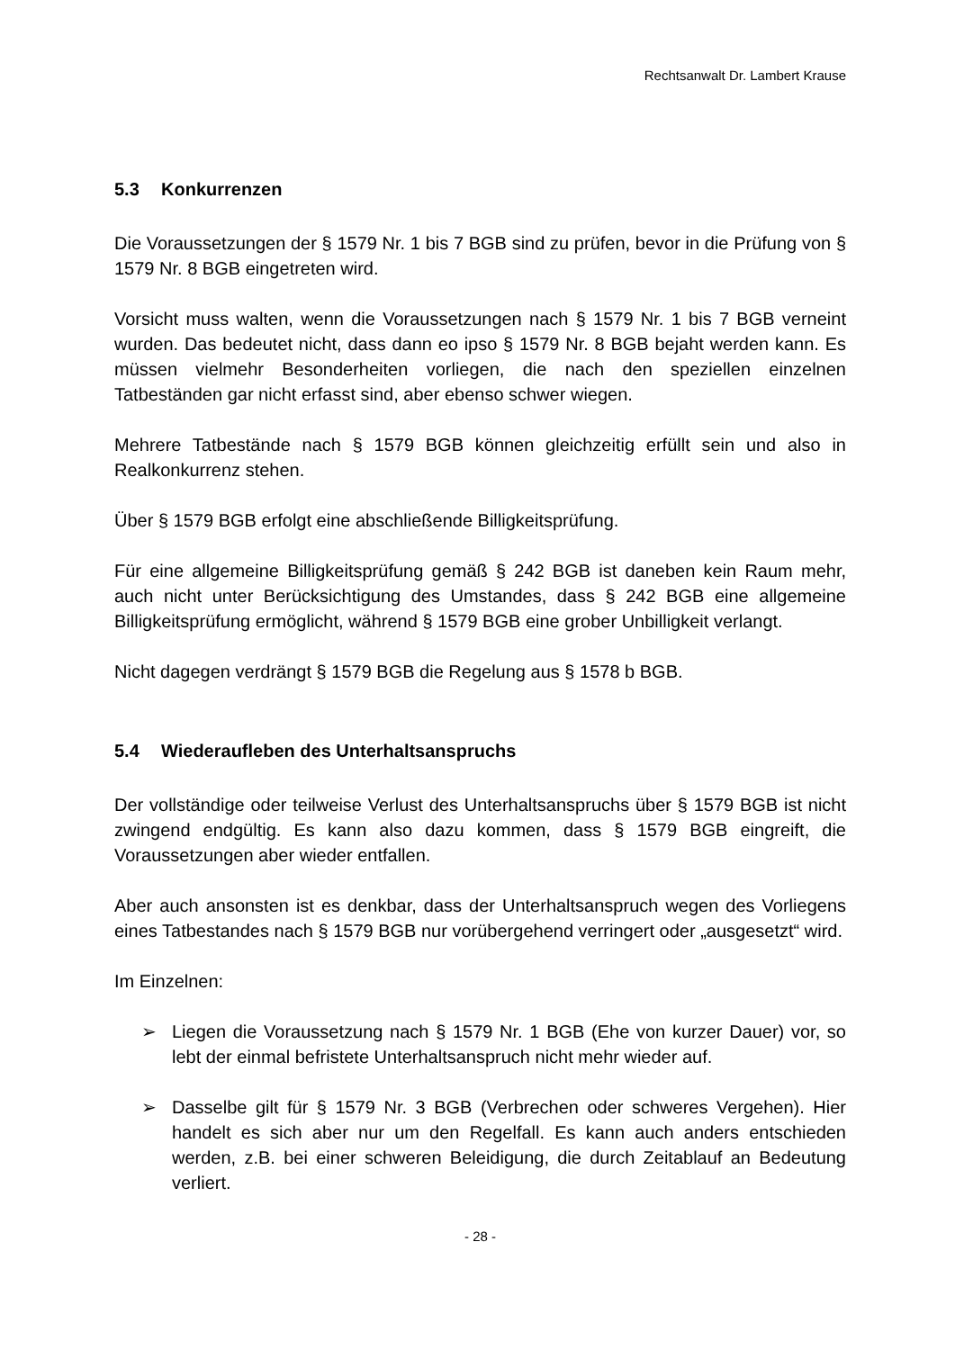Rechtsanwalt Dr. Lambert Krause
5.3 Konkurrenzen
Die Voraussetzungen der § 1579 Nr. 1 bis 7 BGB sind zu prüfen, bevor in die Prüfung von § 1579 Nr. 8 BGB eingetreten wird.
Vorsicht muss walten, wenn die Voraussetzungen nach § 1579 Nr. 1 bis 7 BGB verneint wurden. Das bedeutet nicht, dass dann eo ipso § 1579 Nr. 8 BGB bejaht werden kann. Es müssen vielmehr Besonderheiten vorliegen, die nach den speziellen einzelnen Tatbeständen gar nicht erfasst sind, aber ebenso schwer wiegen.
Mehrere Tatbestände nach § 1579 BGB können gleichzeitig erfüllt sein und also in Realkonkurrenz stehen.
Über § 1579 BGB erfolgt eine abschließende Billigkeitsprüfung.
Für eine allgemeine Billigkeitsprüfung gemäß § 242 BGB ist daneben kein Raum mehr, auch nicht unter Berücksichtigung des Umstandes, dass § 242 BGB eine allgemeine Billigkeitsprüfung ermöglicht, während § 1579 BGB eine grober Unbilligkeit verlangt.
Nicht dagegen verdrängt § 1579 BGB die Regelung aus § 1578 b BGB.
5.4 Wiederaufleben des Unterhaltsanspruchs
Der vollständige oder teilweise Verlust des Unterhaltsanspruchs über § 1579 BGB ist nicht zwingend endgültig. Es kann also dazu kommen, dass § 1579 BGB eingreift, die Voraussetzungen aber wieder entfallen.
Aber auch ansonsten ist es denkbar, dass der Unterhaltsanspruch wegen des Vorliegens eines Tatbestandes nach § 1579 BGB nur vorübergehend verringert oder „ausgesetzt“ wird.
Im Einzelnen:
➢ Liegen die Voraussetzung nach § 1579 Nr. 1 BGB (Ehe von kurzer Dauer) vor, so lebt der einmal befristete Unterhaltsanspruch nicht mehr wieder auf.
➢ Dasselbe gilt für § 1579 Nr. 3 BGB (Verbrechen oder schweres Vergehen). Hier handelt es sich aber nur um den Regelfall. Es kann auch anders entschieden werden, z.B. bei einer schweren Beleidigung, die durch Zeitablauf an Bedeutung verliert.
- 28 -